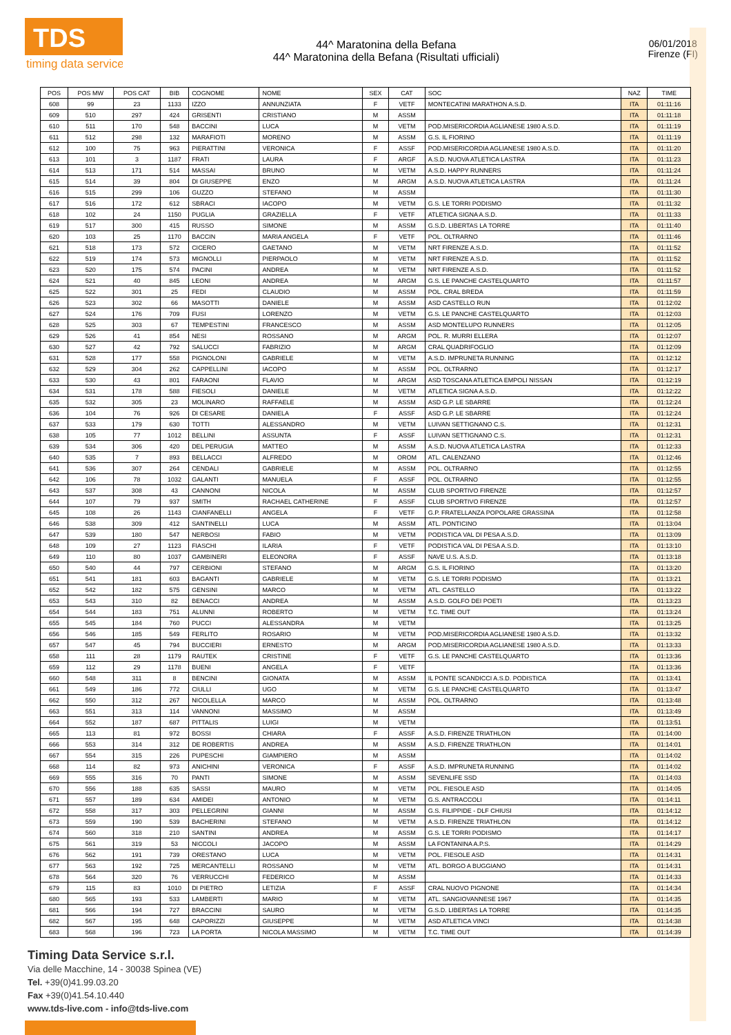TDS
timing data service
44^ Maratonina della Befana
44^ Maratonina della Befana (Risultati ufficiali)
06/01/2018
Firenze (FI)
| POS | POS MW | POS CAT | BIB | COGNOME | NOME | SEX | CAT | SOC | NAZ | TIME |
| --- | --- | --- | --- | --- | --- | --- | --- | --- | --- | --- |
| 608 | 99 | 23 | 1133 | IZZO | ANNUNZIATA | F | VETF | MONTECATINI MARATHON A.S.D. | ITA | 01:11:16 |
| 609 | 510 | 297 | 424 | GRISENTI | CRISTIANO | M | ASSM | | ITA | 01:11:18 |
| 610 | 511 | 170 | 548 | BACCINI | LUCA | M | VETM | POD.MISERICORDIA AGLIANESE 1980 A.S.D. | ITA | 01:11:19 |
| 611 | 512 | 298 | 132 | MARAFIOTI | MORENO | M | ASSM | G.S. IL FIORINO | ITA | 01:11:19 |
| 612 | 100 | 75 | 963 | PIERATTINI | VERONICA | F | ASSF | POD.MISERICORDIA AGLIANESE 1980 A.S.D. | ITA | 01:11:20 |
| 613 | 101 | 3 | 1187 | FRATI | LAURA | F | ARGF | A.S.D. NUOVA ATLETICA LASTRA | ITA | 01:11:23 |
| 614 | 513 | 171 | 514 | MASSAI | BRUNO | M | VETM | A.S.D. HAPPY RUNNERS | ITA | 01:11:24 |
| 615 | 514 | 39 | 804 | DI GIUSEPPE | ENZO | M | ARGM | A.S.D. NUOVA ATLETICA LASTRA | ITA | 01:11:24 |
| 616 | 515 | 299 | 106 | GUZZO | STEFANO | M | ASSM | | ITA | 01:11:30 |
| 617 | 516 | 172 | 612 | SBRACI | IACOPO | M | VETM | G.S. LE TORRI PODISMO | ITA | 01:11:32 |
| 618 | 102 | 24 | 1150 | PUGLIA | GRAZIELLA | F | VETF | ATLETICA SIGNA A.S.D. | ITA | 01:11:33 |
| 619 | 517 | 300 | 415 | RUSSO | SIMONE | M | ASSM | G.S.D. LIBERTAS LA TORRE | ITA | 01:11:40 |
| 620 | 103 | 25 | 1170 | BACCIN | MARIA ANGELA | F | VETF | POL. OLTRARNO | ITA | 01:11:46 |
| 621 | 518 | 173 | 572 | CICERO | GAETANO | M | VETM | NRT FIRENZE A.S.D. | ITA | 01:11:52 |
| 622 | 519 | 174 | 573 | MIGNOLLI | PIERPAOLO | M | VETM | NRT FIRENZE A.S.D. | ITA | 01:11:52 |
| 623 | 520 | 175 | 574 | PACINI | ANDREA | M | VETM | NRT FIRENZE A.S.D. | ITA | 01:11:52 |
| 624 | 521 | 40 | 845 | LEONI | ANDREA | M | ARGM | G.S. LE PANCHE CASTELQUARTO | ITA | 01:11:57 |
| 625 | 522 | 301 | 25 | FEDI | CLAUDIO | M | ASSM | POL. CRAL BREDA | ITA | 01:11:59 |
| 626 | 523 | 302 | 66 | MASOTTI | DANIELE | M | ASSM | ASD CASTELLO RUN | ITA | 01:12:02 |
| 627 | 524 | 176 | 709 | FUSI | LORENZO | M | VETM | G.S. LE PANCHE CASTELQUARTO | ITA | 01:12:03 |
| 628 | 525 | 303 | 67 | TEMPESTINI | FRANCESCO | M | ASSM | ASD MONTELUPO RUNNERS | ITA | 01:12:05 |
| 629 | 526 | 41 | 854 | NESI | ROSSANO | M | ARGM | POL. R. MURRI ELLERA | ITA | 01:12:07 |
| 630 | 527 | 42 | 792 | SALUCCI | FABRIZIO | M | ARGM | CRAL QUADRIFOGLIO | ITA | 01:12:09 |
| 631 | 528 | 177 | 558 | PIGNOLONI | GABRIELE | M | VETM | A.S.D. IMPRUNETA RUNNING | ITA | 01:12:12 |
| 632 | 529 | 304 | 262 | CAPPELLINI | IACOPO | M | ASSM | POL. OLTRARNO | ITA | 01:12:17 |
| 633 | 530 | 43 | 801 | FARAONI | FLAVIO | M | ARGM | ASD TOSCANA ATLETICA EMPOLI NISSAN | ITA | 01:12:19 |
| 634 | 531 | 178 | 588 | FIESOLI | DANIELE | M | VETM | ATLETICA SIGNA A.S.D. | ITA | 01:12:22 |
| 635 | 532 | 305 | 23 | MOLINARO | RAFFAELE | M | ASSM | ASD G.P. LE SBARRE | ITA | 01:12:24 |
| 636 | 104 | 76 | 926 | DI CESARE | DANIELA | F | ASSF | ASD G.P. LE SBARRE | ITA | 01:12:24 |
| 637 | 533 | 179 | 630 | TOTTI | ALESSANDRO | M | VETM | LUIVAN SETTIGNANO C.S. | ITA | 01:12:31 |
| 638 | 105 | 77 | 1012 | BELLINI | ASSUNTA | F | ASSF | LUIVAN SETTIGNANO C.S. | ITA | 01:12:31 |
| 639 | 534 | 306 | 420 | DEL PERUGIA | MATTEO | M | ASSM | A.S.D. NUOVA ATLETICA LASTRA | ITA | 01:12:33 |
| 640 | 535 | 7 | 893 | BELLACCI | ALFREDO | M | OROM | ATL. CALENZANO | ITA | 01:12:46 |
| 641 | 536 | 307 | 264 | CENDALI | GABRIELE | M | ASSM | POL. OLTRARNO | ITA | 01:12:55 |
| 642 | 106 | 78 | 1032 | GALANTI | MANUELA | F | ASSF | POL. OLTRARNO | ITA | 01:12:55 |
| 643 | 537 | 308 | 43 | CANNONI | NICOLA | M | ASSM | CLUB SPORTIVO FIRENZE | ITA | 01:12:57 |
| 644 | 107 | 79 | 937 | SMITH | RACHAEL CATHERINE | F | ASSF | CLUB SPORTIVO FIRENZE | ITA | 01:12:57 |
| 645 | 108 | 26 | 1143 | CIANFANELLI | ANGELA | F | VETF | G.P. FRATELLANZA POPOLARE GRASSINA | ITA | 01:12:58 |
| 646 | 538 | 309 | 412 | SANTINELLI | LUCA | M | ASSM | ATL. PONTICINO | ITA | 01:13:04 |
| 647 | 539 | 180 | 547 | NERBOSI | FABIO | M | VETM | PODISTICA VAL DI PESA A.S.D. | ITA | 01:13:09 |
| 648 | 109 | 27 | 1123 | FIASCHI | ILARIA | F | VETF | PODISTICA VAL DI PESA A.S.D. | ITA | 01:13:10 |
| 649 | 110 | 80 | 1037 | GAMBINERI | ELEONORA | F | ASSF | NAVE U.S. A.S.D. | ITA | 01:13:18 |
| 650 | 540 | 44 | 797 | CERBIONI | STEFANO | M | ARGM | G.S. IL FIORINO | ITA | 01:13:20 |
| 651 | 541 | 181 | 603 | BAGANTI | GABRIELE | M | VETM | G.S. LE TORRI PODISMO | ITA | 01:13:21 |
| 652 | 542 | 182 | 575 | GENSINI | MARCO | M | VETM | ATL. CASTELLO | ITA | 01:13:22 |
| 653 | 543 | 310 | 82 | BENACCI | ANDREA | M | ASSM | A.S.D. GOLFO DEI POETI | ITA | 01:13:23 |
| 654 | 544 | 183 | 751 | ALUNNI | ROBERTO | M | VETM | T.C. TIME OUT | ITA | 01:13:24 |
| 655 | 545 | 184 | 760 | PUCCI | ALESSANDRA | M | VETM | | ITA | 01:13:25 |
| 656 | 546 | 185 | 549 | FERLITO | ROSARIO | M | VETM | POD.MISERICORDIA AGLIANESE 1980 A.S.D. | ITA | 01:13:32 |
| 657 | 547 | 45 | 794 | BUCCIERI | ERNESTO | M | ARGM | POD.MISERICORDIA AGLIANESE 1980 A.S.D. | ITA | 01:13:33 |
| 658 | 111 | 28 | 1179 | RAUTEK | CRISTINE | F | VETF | G.S. LE PANCHE CASTELQUARTO | ITA | 01:13:36 |
| 659 | 112 | 29 | 1178 | BUENI | ANGELA | F | VETF | | ITA | 01:13:36 |
| 660 | 548 | 311 | 8 | BENCINI | GIONATA | M | ASSM | IL PONTE SCANDICCI A.S.D. PODISTICA | ITA | 01:13:41 |
| 661 | 549 | 186 | 772 | CIULLI | UGO | M | VETM | G.S. LE PANCHE CASTELQUARTO | ITA | 01:13:47 |
| 662 | 550 | 312 | 267 | NICOLELLA | MARCO | M | ASSM | POL. OLTRARNO | ITA | 01:13:48 |
| 663 | 551 | 313 | 114 | VANNONI | MASSIMO | M | ASSM | | ITA | 01:13:49 |
| 664 | 552 | 187 | 687 | PITTALIS | LUIGI | M | VETM | | ITA | 01:13:51 |
| 665 | 113 | 81 | 972 | BOSSI | CHIARA | F | ASSF | A.S.D. FIRENZE TRIATHLON | ITA | 01:14:00 |
| 666 | 553 | 314 | 312 | DE ROBERTIS | ANDREA | M | ASSM | A.S.D. FIRENZE TRIATHLON | ITA | 01:14:01 |
| 667 | 554 | 315 | 226 | PUPESCHI | GIAMPIERO | M | ASSM | | ITA | 01:14:02 |
| 668 | 114 | 82 | 973 | ANICHINI | VERONICA | F | ASSF | A.S.D. IMPRUNETA RUNNING | ITA | 01:14:02 |
| 669 | 555 | 316 | 70 | PANTI | SIMONE | M | ASSM | SEVENLIFE SSD | ITA | 01:14:03 |
| 670 | 556 | 188 | 635 | SASSI | MAURO | M | VETM | POL. FIESOLE ASD | ITA | 01:14:05 |
| 671 | 557 | 189 | 634 | AMIDEI | ANTONIO | M | VETM | G.S. ANTRACCOLI | ITA | 01:14:11 |
| 672 | 558 | 317 | 303 | PELLEGRINI | GIANNI | M | ASSM | G.S. FILIPPIDE - DLF CHIUSI | ITA | 01:14:12 |
| 673 | 559 | 190 | 539 | BACHERINI | STEFANO | M | VETM | A.S.D. FIRENZE TRIATHLON | ITA | 01:14:12 |
| 674 | 560 | 318 | 210 | SANTINI | ANDREA | M | ASSM | G.S. LE TORRI PODISMO | ITA | 01:14:17 |
| 675 | 561 | 319 | 53 | NICCOLI | JACOPO | M | ASSM | LA FONTANINA A.P.S. | ITA | 01:14:29 |
| 676 | 562 | 191 | 739 | ORESTANO | LUCA | M | VETM | POL. FIESOLE ASD | ITA | 01:14:31 |
| 677 | 563 | 192 | 725 | MERCANTELLI | ROSSANO | M | VETM | ATL. BORGO A BUGGIANO | ITA | 01:14:31 |
| 678 | 564 | 320 | 76 | VERRUCCHI | FEDERICO | M | ASSM | | ITA | 01:14:33 |
| 679 | 115 | 83 | 1010 | DI PIETRO | LETIZIA | F | ASSF | CRAL NUOVO PIGNONE | ITA | 01:14:34 |
| 680 | 565 | 193 | 533 | LAMBERTI | MARIO | M | VETM | ATL. SANGIOVANNESE 1967 | ITA | 01:14:35 |
| 681 | 566 | 194 | 727 | BRACCINI | SAURO | M | VETM | G.S.D. LIBERTAS LA TORRE | ITA | 01:14:35 |
| 682 | 567 | 195 | 648 | CAPORIZZI | GIUSEPPE | M | VETM | ASD ATLETICA VINCI | ITA | 01:14:38 |
| 683 | 568 | 196 | 723 | LA PORTA | NICOLA MASSIMO | M | VETM | T.C. TIME OUT | ITA | 01:14:39 |
Timing Data Service s.r.l.
Via delle Macchine, 14 - 30038 Spinea (VE)
Tel. +39(0)41.99.03.20
Fax +39(0)41.54.10.440
www.tds-live.com - info@tds-live.com